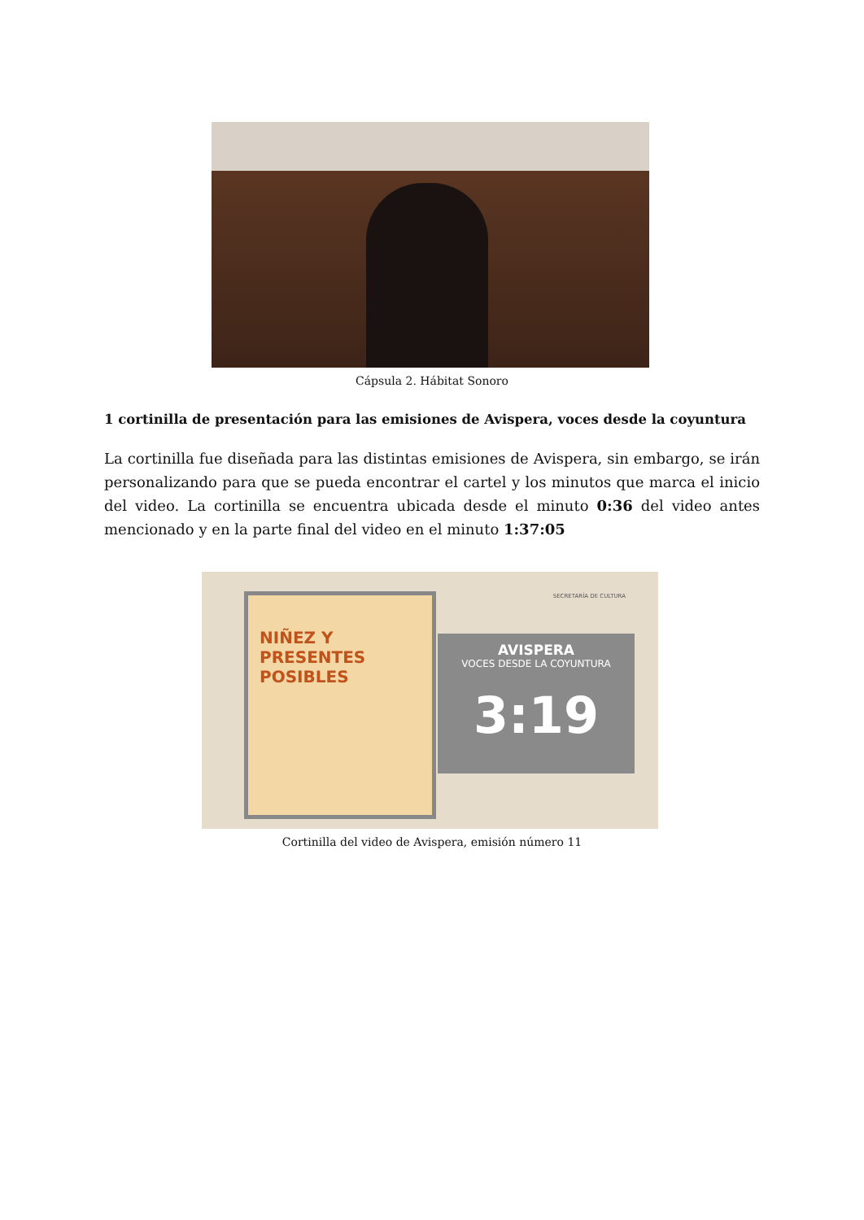Cápsula 2. Hábitat Sonoro
1 cortinilla de presentación para las emisiones de Avispera, voces desde la coyuntura
La cortinilla fue diseñada para las distintas emisiones de Avispera, sin embargo, se irán personalizando para que se pueda encontrar el cartel y los minutos que marca el inicio del video. La cortinilla se encuentra ubicada desde el minuto 0:36 del video antes mencionado y en la parte final del video en el minuto 1:37:05
NIÑEZ Y PRESENTES POSIBLES
SECRETARÍA DE CULTURA
AVISPERA
VOCES DESDE LA COYUNTURA
3:19
Cortinilla del video de Avispera, emisión número 11